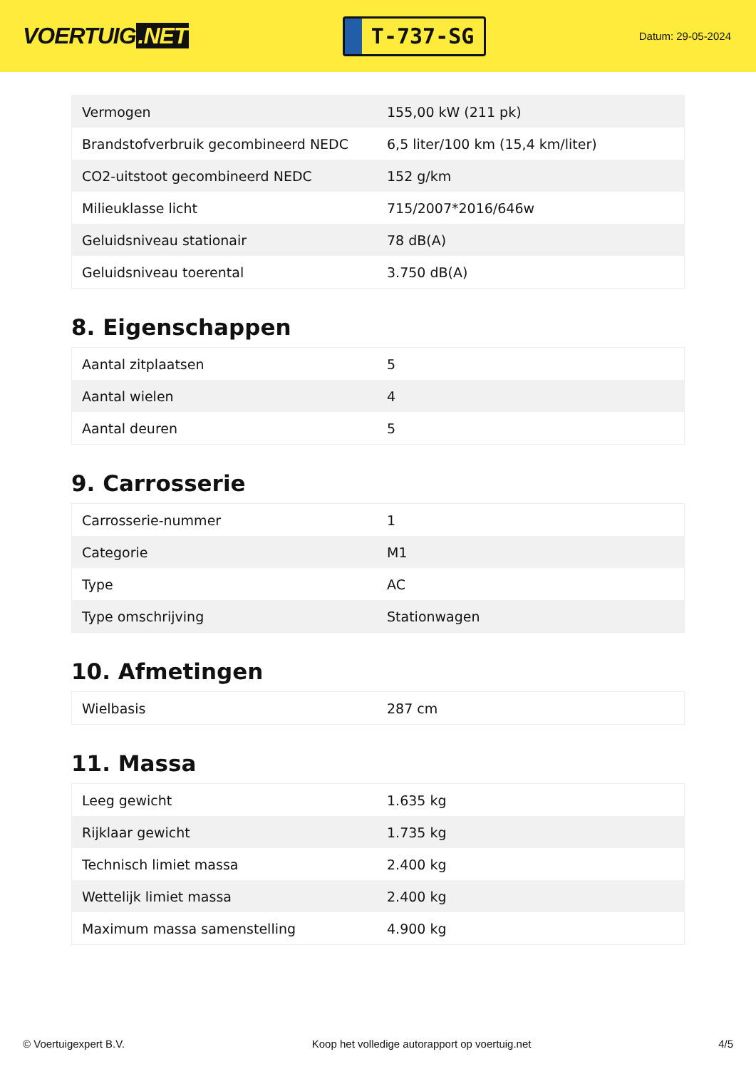VOERTUIG.NET
T-737-SG
Datum: 29-05-2024
| Vermogen | 155,00 kW (211 pk) |
| Brandstofverbruik gecombineerd NEDC | 6,5 liter/100 km (15,4 km/liter) |
| CO2-uitstoot gecombineerd NEDC | 152 g/km |
| Milieuklasse licht | 715/2007*2016/646w |
| Geluidsniveau stationair | 78 dB(A) |
| Geluidsniveau toerental | 3.750 dB(A) |
8. Eigenschappen
| Aantal zitplaatsen | 5 |
| Aantal wielen | 4 |
| Aantal deuren | 5 |
9. Carrosserie
| Carrosserie-nummer | 1 |
| Categorie | M1 |
| Type | AC |
| Type omschrijving | Stationwagen |
10. Afmetingen
| Wielbasis | 287 cm |
11. Massa
| Leeg gewicht | 1.635 kg |
| Rijklaar gewicht | 1.735 kg |
| Technisch limiet massa | 2.400 kg |
| Wettelijk limiet massa | 2.400 kg |
| Maximum massa samenstelling | 4.900 kg |
© Voertuigexpert B.V. Koop het volledige autorapport op voertuig.net 4/5